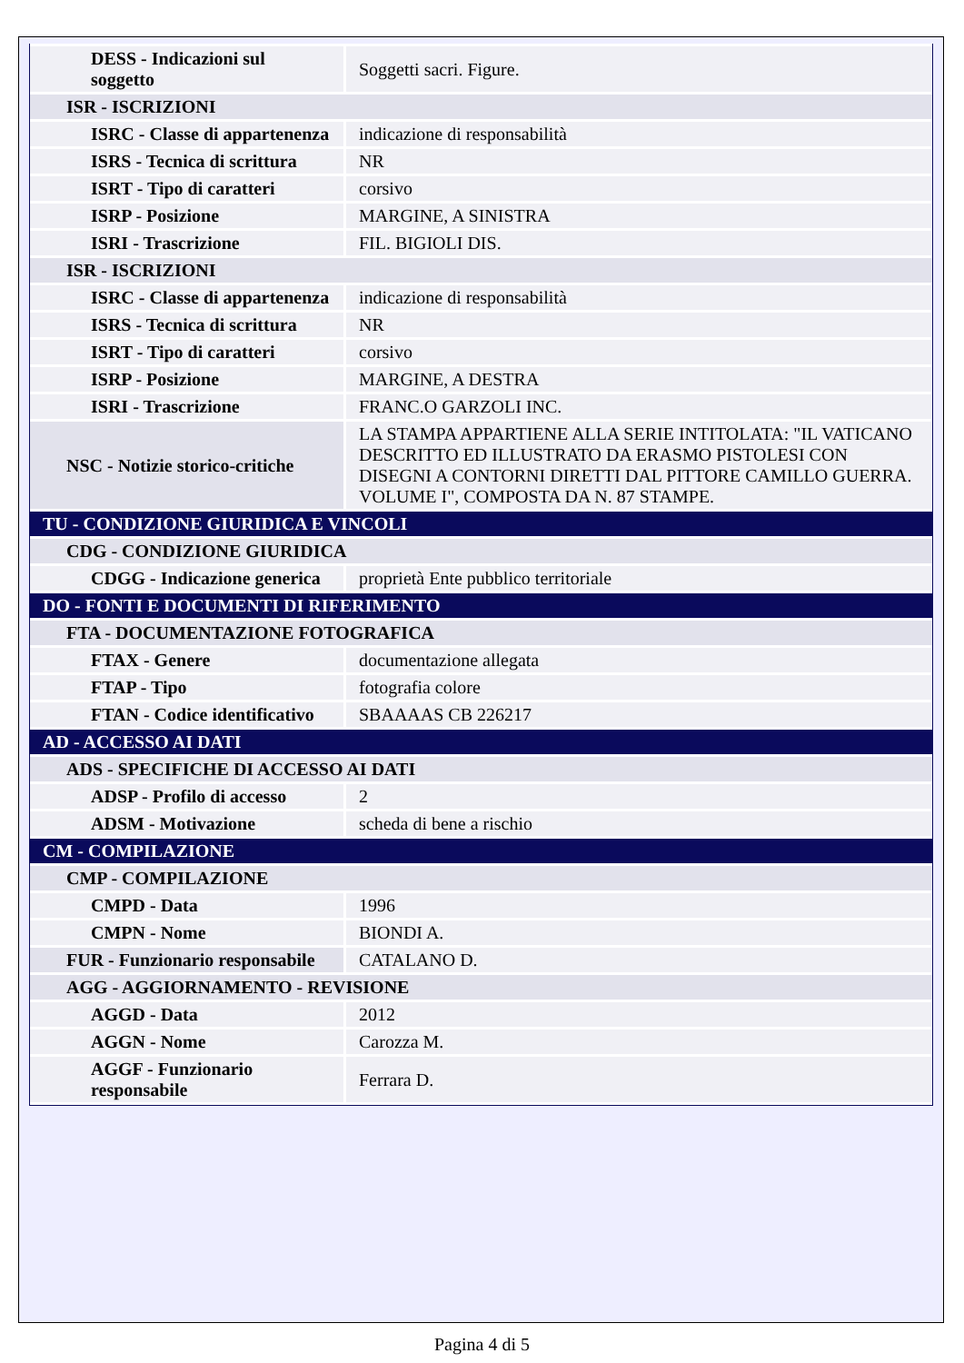| DESS - Indicazioni sul soggetto | Soggetti sacri. Figure. |
| ISR - ISCRIZIONI | |
| ISRC - Classe di appartenenza | indicazione di responsabilità |
| ISRS - Tecnica di scrittura | NR |
| ISRT - Tipo di caratteri | corsivo |
| ISRP - Posizione | MARGINE, A SINISTRA |
| ISRI - Trascrizione | FIL. BIGIOLI DIS. |
| ISR - ISCRIZIONI | |
| ISRC - Classe di appartenenza | indicazione di responsabilità |
| ISRS - Tecnica di scrittura | NR |
| ISRT - Tipo di caratteri | corsivo |
| ISRP - Posizione | MARGINE, A DESTRA |
| ISRI - Trascrizione | FRANC.O GARZOLI INC. |
| NSC - Notizie storico-critiche | LA STAMPA APPARTIENE ALLA SERIE INTITOLATA: "IL VATICANO DESCRITTO ED ILLUSTRATO DA ERASMO PISTOLESI CON DISEGNI A CONTORNI DIRETTI DAL PITTORE CAMILLO GUERRA. VOLUME I", COMPOSTA DA N. 87 STAMPE. |
| TU - CONDIZIONE GIURIDICA E VINCOLI | |
| CDG - CONDIZIONE GIURIDICA | |
| CDGG - Indicazione generica | proprietà Ente pubblico territoriale |
| DO - FONTI E DOCUMENTI DI RIFERIMENTO | |
| FTA - DOCUMENTAZIONE FOTOGRAFICA | |
| FTAX - Genere | documentazione allegata |
| FTAP - Tipo | fotografia colore |
| FTAN - Codice identificativo | SBAAAAS CB 226217 |
| AD - ACCESSO AI DATI | |
| ADS - SPECIFICHE DI ACCESSO AI DATI | |
| ADSP - Profilo di accesso | 2 |
| ADSM - Motivazione | scheda di bene a rischio |
| CM - COMPILAZIONE | |
| CMP - COMPILAZIONE | |
| CMPD - Data | 1996 |
| CMPN - Nome | BIONDI A. |
| FUR - Funzionario responsabile | CATALANO D. |
| AGG - AGGIORNAMENTO - REVISIONE | |
| AGGD - Data | 2012 |
| AGGN - Nome | Carozza M. |
| AGGF - Funzionario responsabile | Ferrara D. |
Pagina 4 di 5